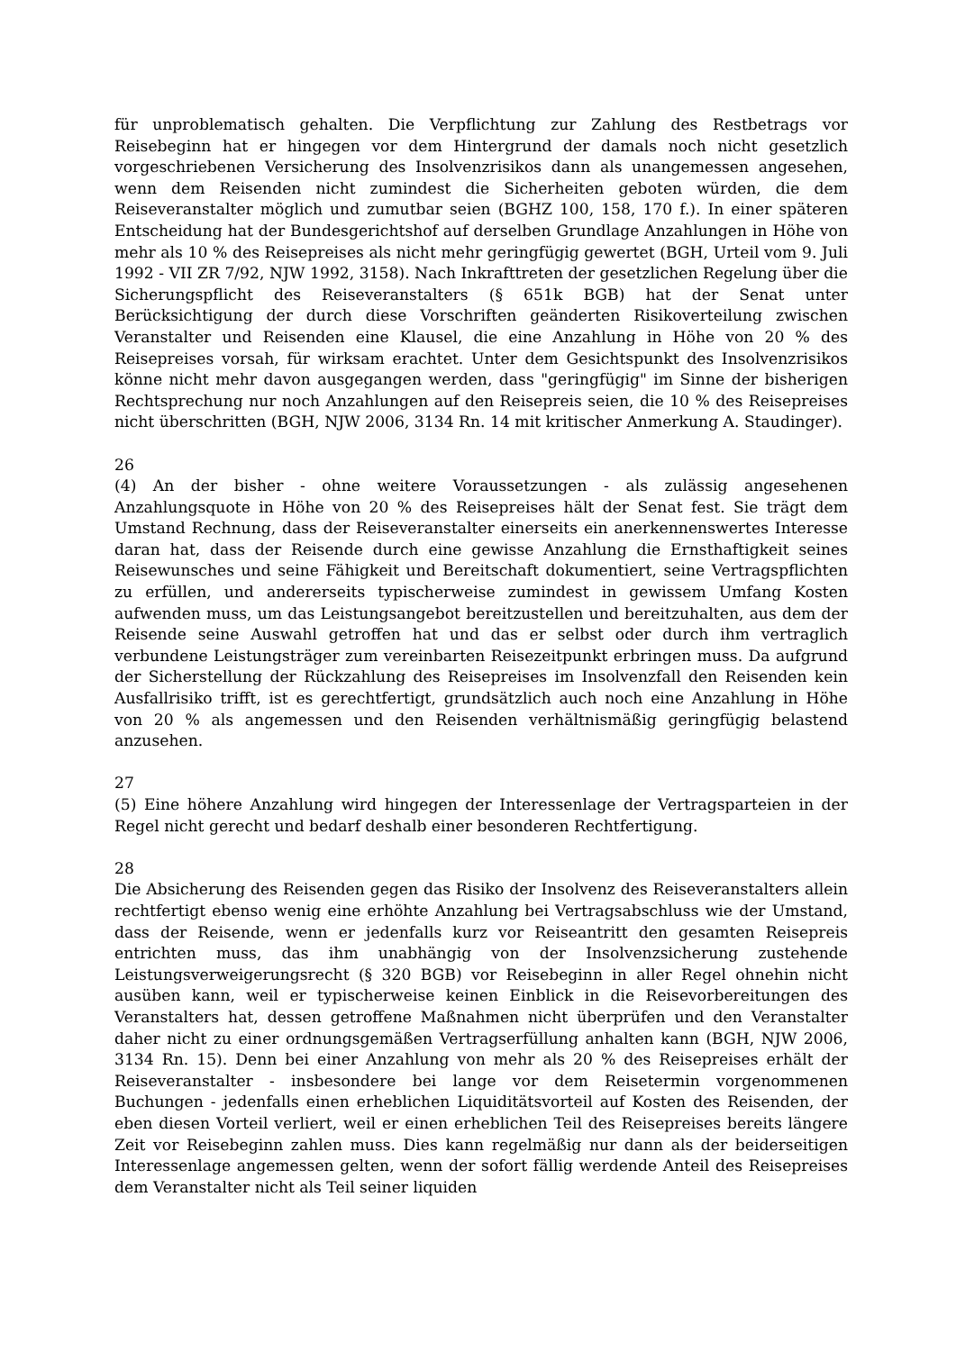für unproblematisch gehalten. Die Verpflichtung zur Zahlung des Restbetrags vor Reisebeginn hat er hingegen vor dem Hintergrund der damals noch nicht gesetzlich vorgeschriebenen Versicherung des Insolvenzrisikos dann als unangemessen angesehen, wenn dem Reisenden nicht zumindest die Sicherheiten geboten würden, die dem Reiseveranstalter möglich und zumutbar seien (BGHZ 100, 158, 170 f.). In einer späteren Entscheidung hat der Bundesgerichtshof auf derselben Grundlage Anzahlungen in Höhe von mehr als 10 % des Reisepreises als nicht mehr geringfügig gewertet (BGH, Urteil vom 9. Juli 1992 - VII ZR 7/92, NJW 1992, 3158). Nach Inkrafttreten der gesetzlichen Regelung über die Sicherungspflicht des Reiseveranstalters (§ 651k BGB) hat der Senat unter Berücksichtigung der durch diese Vorschriften geänderten Risikoverteilung zwischen Veranstalter und Reisenden eine Klausel, die eine Anzahlung in Höhe von 20 % des Reisepreises vorsah, für wirksam erachtet. Unter dem Gesichtspunkt des Insolvenzrisikos könne nicht mehr davon ausgegangen werden, dass "geringfügig" im Sinne der bisherigen Rechtsprechung nur noch Anzahlungen auf den Reisepreis seien, die 10 % des Reisepreises nicht überschritten (BGH, NJW 2006, 3134 Rn. 14 mit kritischer Anmerkung A. Staudinger).
26
(4) An der bisher - ohne weitere Voraussetzungen - als zulässig angesehenen Anzahlungsquote in Höhe von 20 % des Reisepreises hält der Senat fest. Sie trägt dem Umstand Rechnung, dass der Reiseveranstalter einerseits ein anerkennenswertes Interesse daran hat, dass der Reisende durch eine gewisse Anzahlung die Ernsthaftigkeit seines Reisewunsches und seine Fähigkeit und Bereitschaft dokumentiert, seine Vertragspflichten zu erfüllen, und andererseits typischerweise zumindest in gewissem Umfang Kosten aufwenden muss, um das Leistungsangebot bereitzustellen und bereitzuhalten, aus dem der Reisende seine Auswahl getroffen hat und das er selbst oder durch ihm vertraglich verbundene Leistungsträger zum vereinbarten Reisezeitpunkt erbringen muss. Da aufgrund der Sicherstellung der Rückzahlung des Reisepreises im Insolvenzfall den Reisenden kein Ausfallrisiko trifft, ist es gerechtfertigt, grundsätzlich auch noch eine Anzahlung in Höhe von 20 % als angemessen und den Reisenden verhältnismäßig geringfügig belastend anzusehen.
27
(5) Eine höhere Anzahlung wird hingegen der Interessenlage der Vertragsparteien in der Regel nicht gerecht und bedarf deshalb einer besonderen Rechtfertigung.
28
Die Absicherung des Reisenden gegen das Risiko der Insolvenz des Reiseveranstalters allein rechtfertigt ebenso wenig eine erhöhte Anzahlung bei Vertragsabschluss wie der Umstand, dass der Reisende, wenn er jedenfalls kurz vor Reiseantritt den gesamten Reisepreis entrichten muss, das ihm unabhängig von der Insolvenzsicherung zustehende Leistungsverweigerungsrecht (§ 320 BGB) vor Reisebeginn in aller Regel ohnehin nicht ausüben kann, weil er typischerweise keinen Einblick in die Reisevorbereitungen des Veranstalters hat, dessen getroffene Maßnahmen nicht überprüfen und den Veranstalter daher nicht zu einer ordnungsgemäßen Vertragserfüllung anhalten kann (BGH, NJW 2006, 3134 Rn. 15). Denn bei einer Anzahlung von mehr als 20 % des Reisepreises erhält der Reiseveranstalter - insbesondere bei lange vor dem Reisetermin vorgenommenen Buchungen - jedenfalls einen erheblichen Liquiditätsvorteil auf Kosten des Reisenden, der eben diesen Vorteil verliert, weil er einen erheblichen Teil des Reisepreises bereits längere Zeit vor Reisebeginn zahlen muss. Dies kann regelmäßig nur dann als der beiderseitigen Interessenlage angemessen gelten, wenn der sofort fällig werdende Anteil des Reisepreises dem Veranstalter nicht als Teil seiner liquiden